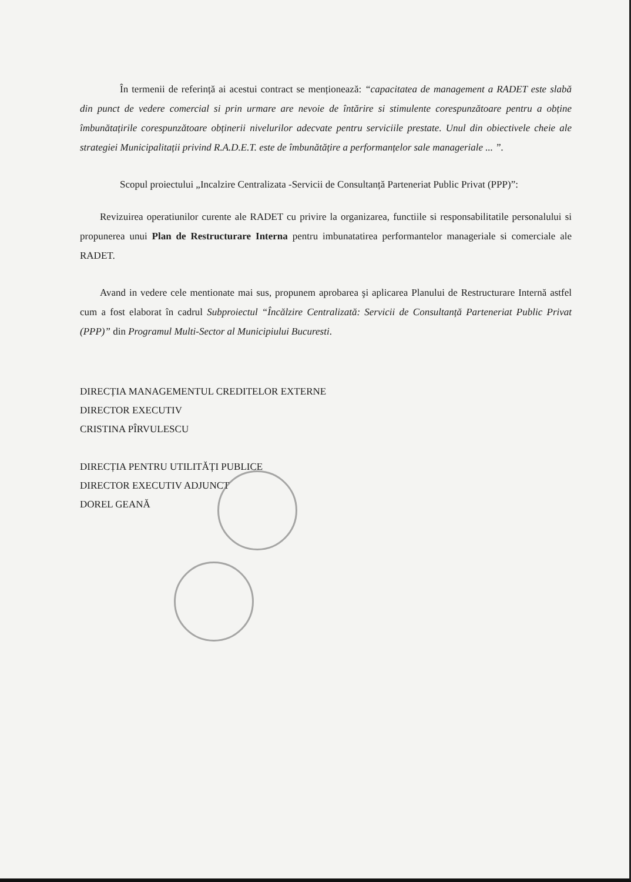În termenii de referință ai acestui contract se menționează: “capacitatea de management a RADET este slabă din punct de vedere comercial si prin urmare are nevoie de întărire si stimulente corespunzătoare pentru a obține îmbunătațirile corespunzătoare obținerii nivelurilor adecvate pentru serviciile prestate. Unul din obiectivele cheie ale strategiei Municipalitații privind R.A.D.E.T. este de îmbunătățire a performanțelor sale manageriale ... ”.
Scopul proiectului „Incalzire Centralizata -Servicii de Consultanță Parteneriat Public Privat (PPP)”:
Revizuirea operatiunilor curente ale RADET cu privire la organizarea, functiile si responsabilitatile personalului si propunerea unui Plan de Restructurare Interna pentru imbunatatirea performantelor manageriale si comerciale ale RADET.
Avand in vedere cele mentionate mai sus, propunem aprobarea şi aplicarea Planului de Restructurare Internă astfel cum a fost elaborat în cadrul Subproiectul “Încălzire Centralizată: Servicii de Consultanță Parteneriat Public Privat (PPP)” din Programul Multi-Sector al Municipiului Bucuresti.
DIRECȚIA MANAGEMENTUL CREDITELOR EXTERNE
DIRECTOR EXECUTIV
CRISTINA PÎRVULESCU
DIRECȚIA PENTRU UTILITĂȚI PUBLICE
DIRECTOR EXECUTIV ADJUNCT
DOREL GEANĂ